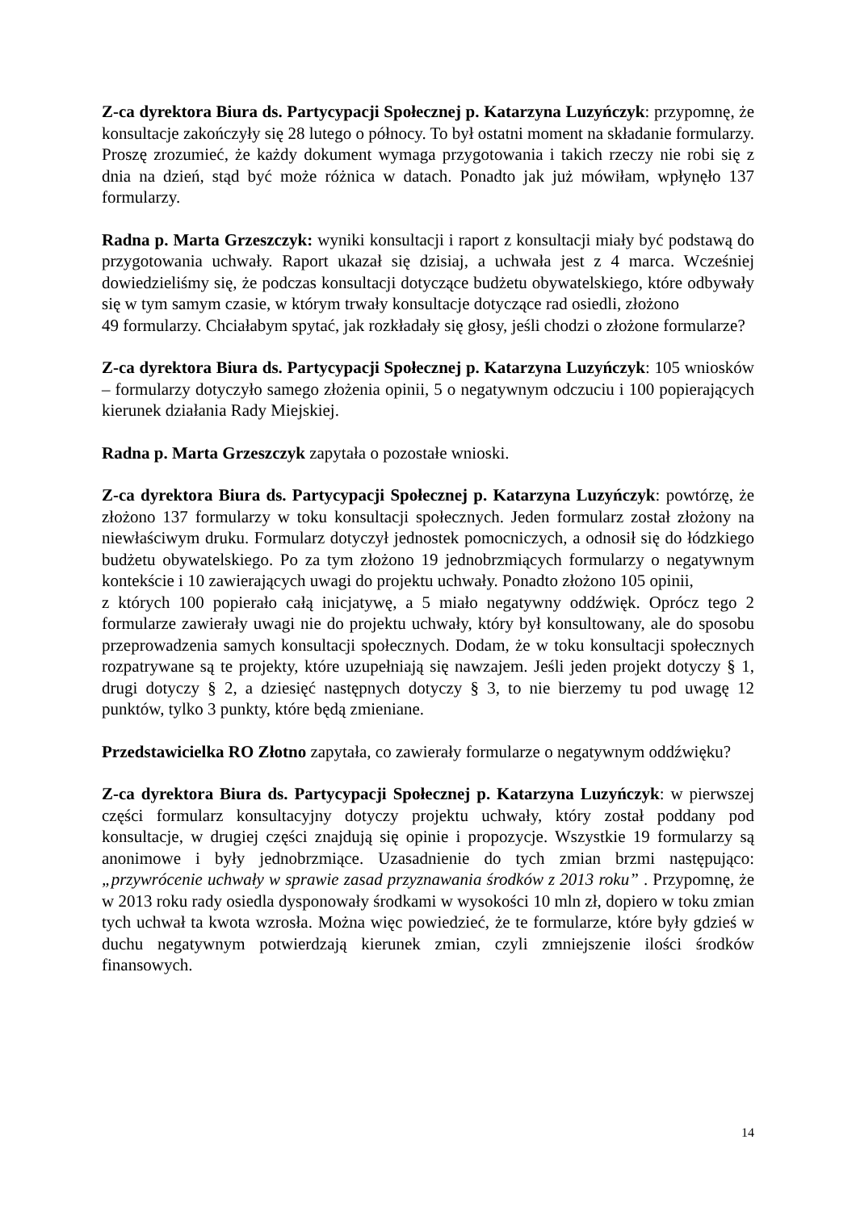Z-ca dyrektora Biura ds. Partycypacji Społecznej p. Katarzyna Luzyńczyk: przypomnę, że konsultacje zakończyły się 28 lutego o północy. To był ostatni moment na składanie formularzy. Proszę zrozumieć, że każdy dokument wymaga przygotowania i takich rzeczy nie robi się z dnia na dzień, stąd być może różnica w datach. Ponadto jak już mówiłam, wpłynęło 137 formularzy.
Radna p. Marta Grzeszczyk: wyniki konsultacji i raport z konsultacji miały być podstawą do przygotowania uchwały. Raport ukazał się dzisiaj, a uchwała jest z 4 marca. Wcześniej dowiedzieliśmy się, że podczas konsultacji dotyczące budżetu obywatelskiego, które odbywały się w tym samym czasie, w którym trwały konsultacje dotyczące rad osiedli, złożono
49 formularzy. Chciałabym spytać, jak rozkładały się głosy, jeśli chodzi o złożone formularze?
Z-ca dyrektora Biura ds. Partycypacji Społecznej p. Katarzyna Luzyńczyk: 105 wniosków – formularzy dotyczyło samego złożenia opinii, 5 o negatywnym odczuciu i 100 popierających kierunek działania Rady Miejskiej.
Radna p. Marta Grzeszczyk zapytała o pozostałe wnioski.
Z-ca dyrektora Biura ds. Partycypacji Społecznej p. Katarzyna Luzyńczyk: powtórzę, że złożono 137 formularzy w toku konsultacji społecznych. Jeden formularz został złożony na niewłaściwym druku. Formularz dotyczył jednostek pomocniczych, a odnosił się do łódzkiego budżetu obywatelskiego. Po za tym złożono 19 jednobrzmiących formularzy o negatywnym kontekście i 10 zawierających uwagi do projektu uchwały. Ponadto złożono 105 opinii,
z których 100 popierało całą inicjatywę, a 5 miało negatywny oddźwięk. Oprócz tego 2 formularze zawierały uwagi nie do projektu uchwały, który był konsultowany, ale do sposobu przeprowadzenia samych konsultacji społecznych. Dodam, że w toku konsultacji społecznych rozpatrywane są te projekty, które uzupełniają się nawzajem. Jeśli jeden projekt dotyczy § 1, drugi dotyczy § 2, a dziesięć następnych dotyczy § 3, to nie bierzemy tu pod uwagę 12 punktów, tylko 3 punkty, które będą zmieniane.
Przedstawicielka RO Złotno zapytała, co zawierały formularze o negatywnym oddźwięku?
Z-ca dyrektora Biura ds. Partycypacji Społecznej p. Katarzyna Luzyńczyk: w pierwszej części formularz konsultacyjny dotyczy projektu uchwały, który został poddany pod konsultacje, w drugiej części znajdują się opinie i propozycje. Wszystkie 19 formularzy są anonimowe i były jednobrzmiące. Uzasadnienie do tych zmian brzmi następująco: „przywrócenie uchwały w sprawie zasad przyznawania środków z 2013 roku” . Przypomnę, że w 2013 roku rady osiedla dysponowały środkami w wysokości 10 mln zł, dopiero w toku zmian tych uchwał ta kwota wzrosła. Można więc powiedzieć, że te formularze, które były gdzieś w duchu negatywnym potwierdzają kierunek zmian, czyli zmniejszenie ilości środków finansowych.
14